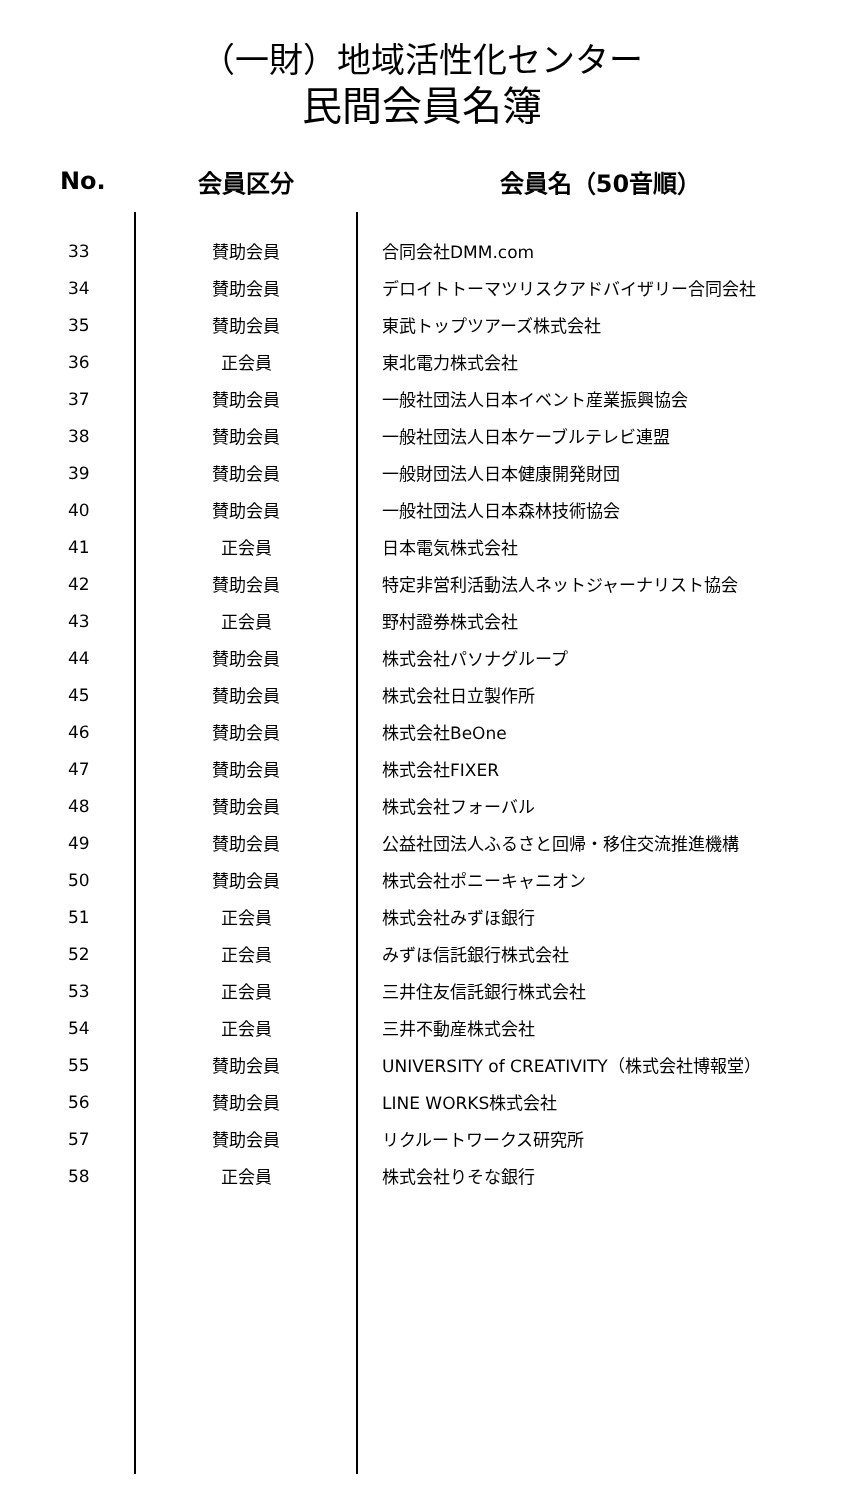（一財）地域活性化センター
民間会員名簿
| No. | 会員区分 | 会員名（50音順） |
| --- | --- | --- |
| 33 | 賛助会員 | 合同会社DMM.com |
| 34 | 賛助会員 | デロイトトーマツリスクアドバイザリー合同会社 |
| 35 | 賛助会員 | 東武トップツアーズ株式会社 |
| 36 | 正会員 | 東北電力株式会社 |
| 37 | 賛助会員 | 一般社団法人日本イベント産業振興協会 |
| 38 | 賛助会員 | 一般社団法人日本ケーブルテレビ連盟 |
| 39 | 賛助会員 | 一般財団法人日本健康開発財団 |
| 40 | 賛助会員 | 一般社団法人日本森林技術協会 |
| 41 | 正会員 | 日本電気株式会社 |
| 42 | 賛助会員 | 特定非営利活動法人ネットジャーナリスト協会 |
| 43 | 正会員 | 野村證券株式会社 |
| 44 | 賛助会員 | 株式会社パソナグループ |
| 45 | 賛助会員 | 株式会社日立製作所 |
| 46 | 賛助会員 | 株式会社BeOne |
| 47 | 賛助会員 | 株式会社FIXER |
| 48 | 賛助会員 | 株式会社フォーバル |
| 49 | 賛助会員 | 公益社団法人ふるさと回帰・移住交流推進機構 |
| 50 | 賛助会員 | 株式会社ポニーキャニオン |
| 51 | 正会員 | 株式会社みずほ銀行 |
| 52 | 正会員 | みずほ信託銀行株式会社 |
| 53 | 正会員 | 三井住友信託銀行株式会社 |
| 54 | 正会員 | 三井不動産株式会社 |
| 55 | 賛助会員 | UNIVERSITY of CREATIVITY（株式会社博報堂） |
| 56 | 賛助会員 | LINE WORKS株式会社 |
| 57 | 賛助会員 | リクルートワークス研究所 |
| 58 | 正会員 | 株式会社りそな銀行 |